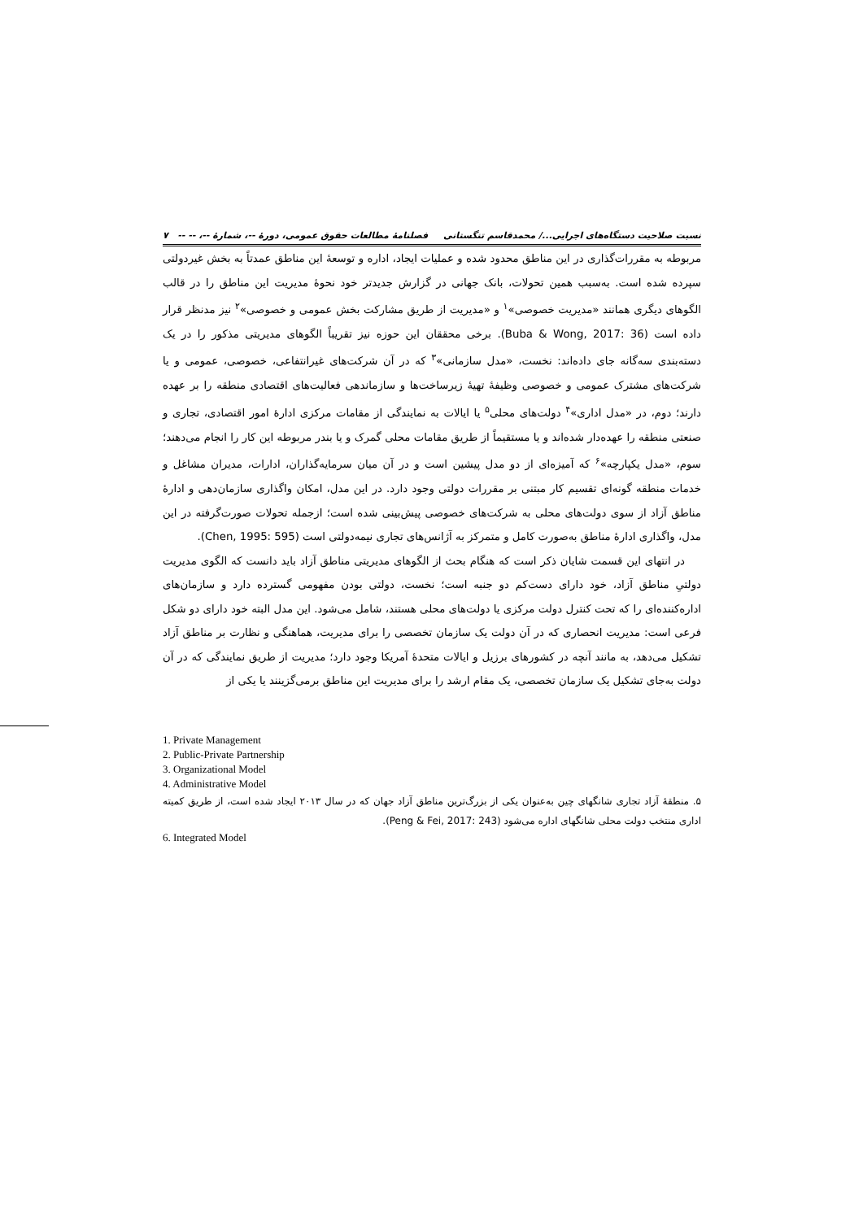نسبت صلاحیت دستگاه‌های اجرایی.../ محمدقاسم تنگستانی فصلنامهٔ مطالعات حقوق عمومی، دورهٔ --، شمارهٔ --، -- -- ۷
مربوطه به مقررات‌گذاری در این مناطق محدود شده و عملیات ایجاد، اداره و توسعهٔ این مناطق عمدتاً به بخش غیردولتی سپرده شده است. به‌سبب همین تحولات، بانک جهانی در گزارش جدیدتر خود نحوهٔ مدیریت این مناطق را در قالب الگوهای دیگری همانند «مدیریت خصوصی»<sup>۱</sup> و «مدیریت از طریق مشارکت بخش عمومی و خصوصی»<sup>۲</sup> نیز مدنظر قرار داده است (Buba & Wong, 2017: 36). برخی محققان این حوزه نیز تقریباً الگوهای مدیریتی مذکور را در یک دسته‌بندی سه‌گانه جای داده‌اند: نخست، «مدل سازمانی»<sup>۳</sup> که در آن شرکت‌های غیرانتفاعی، خصوصی، عمومی و یا شرکت‌های مشترک عمومی و خصوصی وظیفهٔ تهیهٔ زیرساخت‌ها و سازماندهی فعالیت‌های اقتصادی منطقه را بر عهده دارند؛ دوم، در «مدل اداری»<sup>۴</sup> دولت‌های محلی<sup>۵</sup> یا ایالات به نمایندگی از مقامات مرکزی ادارهٔ امور اقتصادی، تجاری و صنعتی منطقه را عهده‌دار شده‌اند و یا مستقیماً از طریق مقامات محلی گمرک و یا بندر مربوطه این کار را انجام می‌دهند؛ سوم، «مدل یکپارچه»<sup>۶</sup> که آمیزه‌ای از دو مدل پیشین است و در آن میان سرمایه‌گذاران، ادارات، مدیران مشاغل و خدمات منطقه گونه‌ای تقسیم کار مبتنی بر مقررات دولتی وجود دارد. در این مدل، امکان واگذاری سازمان‌دهی و ادارهٔ مناطق آزاد از سوی دولت‌های محلی به شرکت‌های خصوصی پیش‌بینی شده است؛ ازجمله تحولات صورت‌گرفته در این مدل، واگذاری ادارهٔ مناطق به‌صورت کامل و متمرکز به آژانس‌های تجاری نیمه‌دولتی است (Chen, 1995: 595).
در انتهای این قسمت شایان ذکر است که هنگام بحث از الگوهای مدیریتی مناطق آزاد باید دانست که الگوی مدیریت دولتیِ مناطق آزاد، خود دارای دست‌کم دو جنبه است؛ نخست، دولتی بودن مفهومی گسترده دارد و سازمان‌های اداره‌کننده‌ای را که تحت کنترل دولت مرکزی یا دولت‌های محلی هستند، شامل می‌شود. این مدل البته خود دارای دو شکل فرعی است: مدیریت انحصاری که در آن دولت یک سازمان تخصصی را برای مدیریت، هماهنگی و نظارت بر مناطق آزاد تشکیل می‌دهد، به مانند آنچه در کشورهای برزیل و ایالات متحدهٔ آمریکا وجود دارد؛ مدیریت از طریق نمایندگی که در آن دولت به‌جای تشکیل یک سازمان تخصصی، یک مقام ارشد را برای مدیریت این مناطق برمی‌گزینند یا یکی از
1. Private Management
2. Public-Private Partnership
3. Organizational Model
4. Administrative Model
۵. منطقهٔ آزاد تجاری شانگهای چین به‌عنوان یکی از بزرگ‌ترین مناطق آزاد جهان که در سال ۲۰۱۳ ایجاد شده است، از طریق کمیته اداری منتخب دولت محلی شانگهای اداره می‌شود (Peng & Fei, 2017: 243).
6. Integrated Model